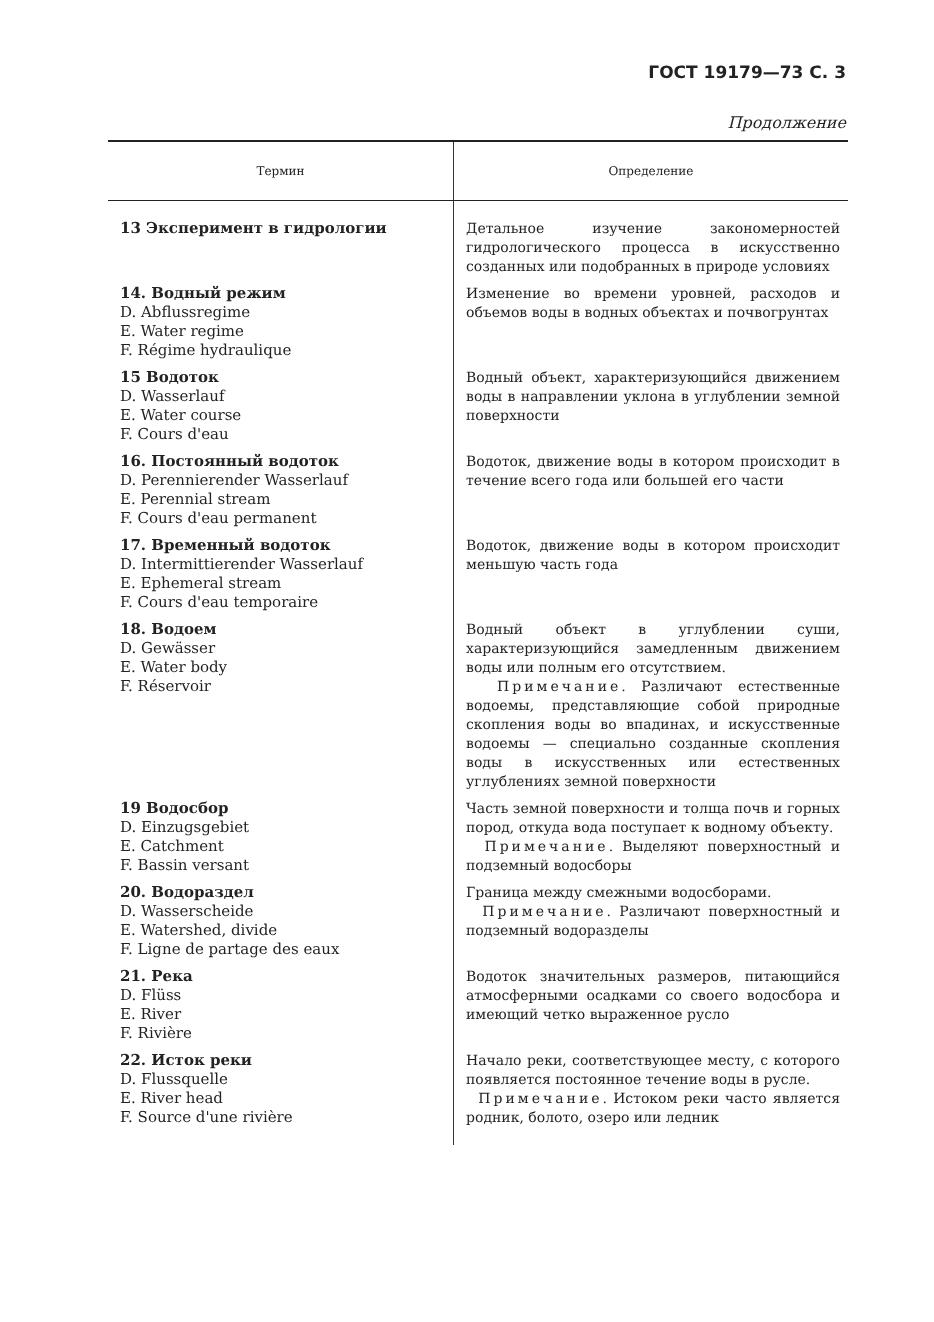ГОСТ 19179—73 С. 3
Продолжение
| Термин | Определение |
| --- | --- |
| 13 Эксперимент в гидрологии | Детальное изучение закономерностей гидрологического процесса в искусственно созданных или подобранных в природе условиях |
| 14. Водный режим D. Abflussregime E. Water regime F. Régime hydraulique | Изменение во времени уровней, расходов и объемов воды в водных объектах и почвогрунтах |
| 15 Водоток D. Wasserlauf E. Water course F. Cours d'eau | Водный объект, характеризующийся движением воды в направлении уклона в углублении земной поверхности |
| 16. Постоянный водоток D. Perennierender Wasserlauf E. Perennial stream F. Cours d'eau permanent | Водоток, движение воды в котором происходит в течение всего года или большей его части |
| 17. Временный водоток D. Intermittierender Wasserlauf E. Ephemeral stream F. Cours d'eau temporaire | Водоток, движение воды в котором происходит меньшую часть года |
| 18. Водоем D. Gewässer E. Water body F. Réservoir | Водный объект в углублении суши, характеризующийся замедленным движением воды или полным его отсутствием. Примечание . Различают естественные водоемы, представляющие собой природные скопления воды во впадинах, и искусственные водоемы — специально созданные скопления воды в искусственных или естественных углублениях земной поверхности |
| 19 Водосбор D. Einzugsgebiet E. Catchment F. Bassin versant | Часть земной поверхности и толща почв и горных пород, откуда вода поступает к водному объекту. Примечание . Выделяют поверхностный и подземный водосборы |
| 20. Водораздел D. Wasserscheide E. Watershed, divide F. Ligne de partage des eaux | Граница между смежными водосборами. Примечание . Различают поверхностный и подземный водоразделы |
| 21. Река D. Flüss E. River F. Rivière | Водоток значительных размеров, питающийся атмосферными осадками со своего водосбора и имеющий четко выраженное русло |
| 22. Исток реки D. Flussquelle E. River head F. Source d'une rivière | Начало реки, соответствующее месту, с которого появляется постоянное течение воды в русле. Примечание . Истоком реки часто является родник, болото, озеро или ледник |